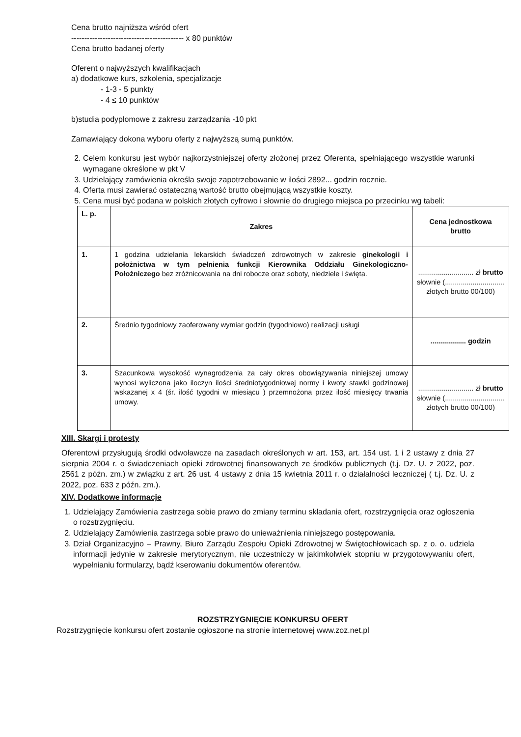Cena brutto najniższa wśród ofert
------------------------------------------- x 80 punktów
Cena brutto badanej oferty
Oferent o najwyższych kwalifikacjach
a) dodatkowe kurs, szkolenia, specjalizacje
- 1-3 - 5 punkty
- 4 ≤ 10 punktów
b)studia podyplomowe z zakresu zarządzania -10 pkt
Zamawiający dokona wyboru oferty z najwyższą sumą punktów.
2. Celem konkursu jest wybór najkorzystniejszej oferty złożonej przez Oferenta, spełniającego wszystkie warunki wymagane określone w pkt V
3. Udzielający zamówienia określa swoje zapotrzebowanie w ilości 2892... godzin rocznie.
4. Oferta musi zawierać ostateczną wartość brutto obejmującą wszystkie koszty.
5. Cena musi być podana w polskich złotych cyfrowo i słownie do drugiego miejsca po przecinku wg tabeli:
| L. p. | Zakres | Cena jednostkowa brutto |
| --- | --- | --- |
| 1. | 1 godzina udzielania lekarskich świadczeń zdrowotnych w zakresie ginekologii i położnictwa w tym pełnienia funkcji Kierownika Oddziału Ginekologiczno-Położniczego bez zróżnicowania na dni robocze oraz soboty, niedziele i święta. | ............................ zł brutto słownie (.............................. złotych brutto 00/100) |
| 2. | Średnio tygodniowy zaoferowany wymiar godzin (tygodniowo) realizacji usługi | .................. godzin |
| 3. | Szacunkowa wysokość wynagrodzenia za cały okres obowiązywania niniejszej umowy wynosi wyliczona jako iloczyn ilości średniotygodniowej normy i kwoty stawki godzinowej wskazanej x 4 (śr. ilość tygodni w miesiącu ) przemnożona przez ilość miesięcy trwania umowy. | ............................ zł brutto słownie (.............................. złotych brutto 00/100) |
XIII. Skargi i protesty
Oferentowi przysługują środki odwoławcze na zasadach określonych w art. 153, art. 154 ust. 1 i 2 ustawy z dnia 27 sierpnia 2004 r. o świadczeniach opieki zdrowotnej finansowanych ze środków publicznych (t.j. Dz. U. z 2022, poz. 2561 z późn. zm.) w związku z art. 26 ust. 4 ustawy z dnia 15 kwietnia 2011 r. o działalności leczniczej ( t.j. Dz. U. z 2022, poz. 633 z późn. zm.).
XIV. Dodatkowe informacje
1. Udzielający Zamówienia zastrzega sobie prawo do zmiany terminu składania ofert, rozstrzygnięcia oraz ogłoszenia o rozstrzygnięciu.
2. Udzielający Zamówienia zastrzega sobie prawo do unieważnienia niniejszego postępowania.
3. Dział Organizacyjno – Prawny, Biuro Zarządu Zespołu Opieki Zdrowotnej w Świętochłowicach sp. z o. o. udziela informacji jedynie w zakresie merytorycznym, nie uczestniczy w jakimkolwiek stopniu w przygotowywaniu ofert, wypełnianiu formularzy, bądź kserowaniu dokumentów oferentów.
ROZSTRZYGNIĘCIE KONKURSU OFERT
Rozstrzygnięcie konkursu ofert zostanie ogłoszone na stronie internetowej www.zoz.net.pl